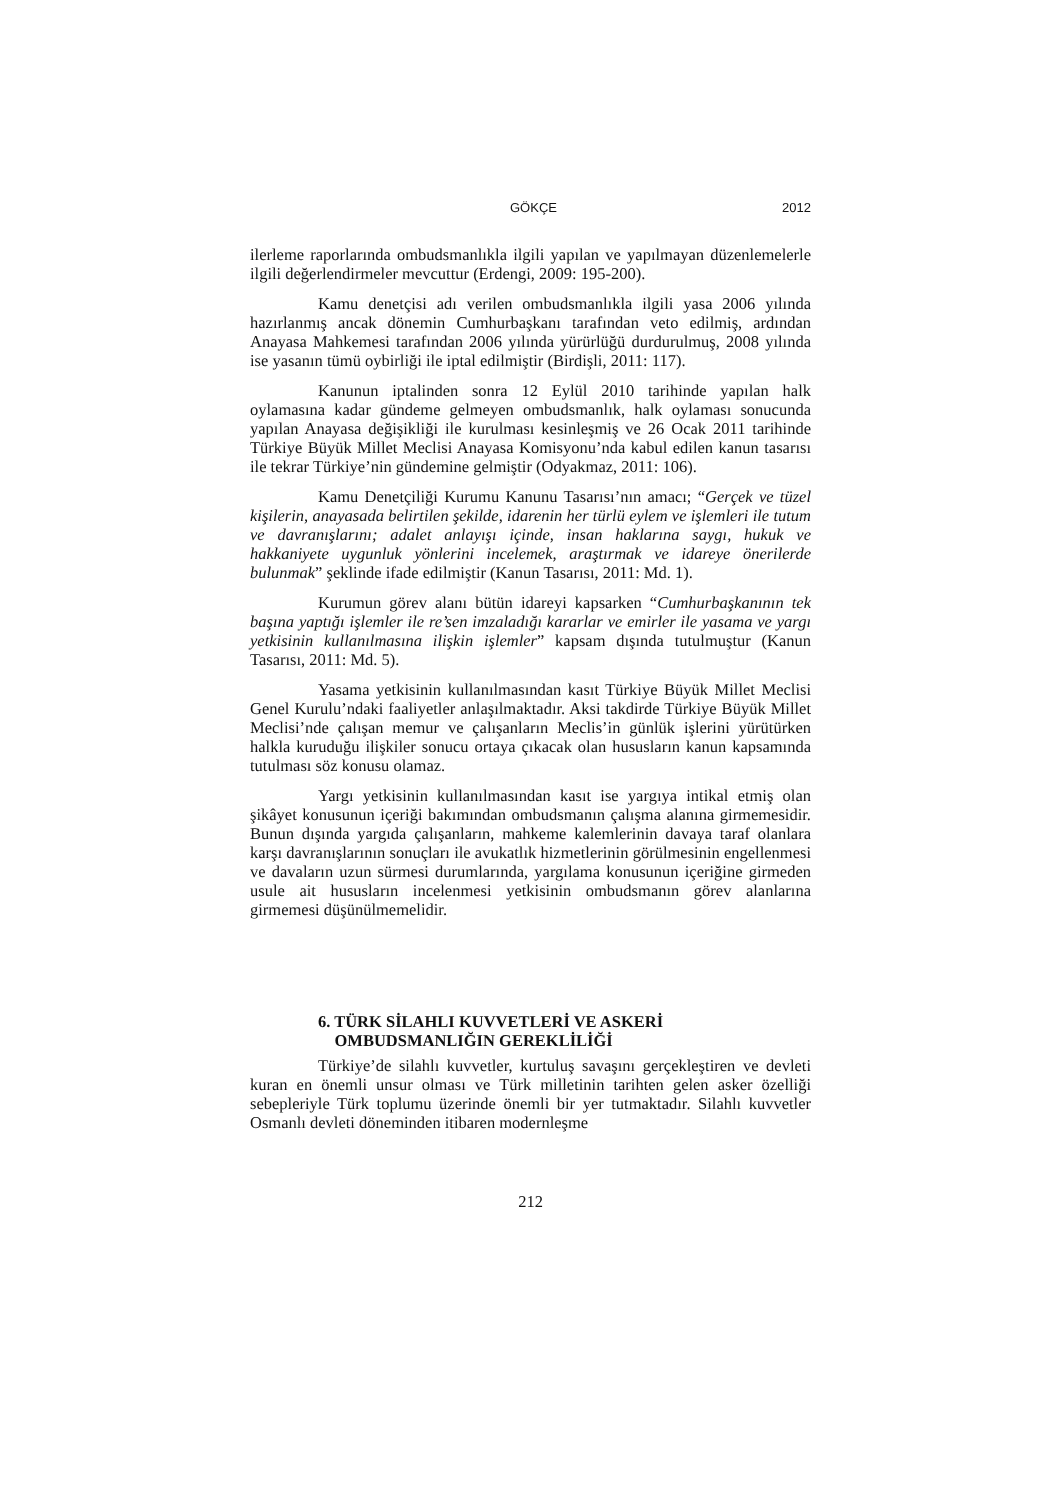GÖKÇE 2012
ilerleme raporlarında ombudsmanlıkla ilgili yapılan ve yapılmayan düzenlemelerle ilgili değerlendirmeler mevcuttur (Erdengi, 2009: 195-200).
Kamu denetçisi adı verilen ombudsmanlıkla ilgili yasa 2006 yılında hazırlanmış ancak dönemin Cumhurbaşkanı tarafından veto edilmiş, ardından Anayasa Mahkemesi tarafından 2006 yılında yürürlüğü durdurulmuş, 2008 yılında ise yasanın tümü oybirliği ile iptal edilmiştir (Birdişli, 2011: 117).
Kanunun iptalinden sonra 12 Eylül 2010 tarihinde yapılan halk oylamasına kadar gündeme gelmeyen ombudsmanlık, halk oylaması sonucunda yapılan Anayasa değişikliği ile kurulması kesinleşmiş ve 26 Ocak 2011 tarihinde Türkiye Büyük Millet Meclisi Anayasa Komisyonu’nda kabul edilen kanun tasarısı ile tekrar Türkiye’nin gündemine gelmiştir (Odyakmaz, 2011: 106).
Kamu Denetçiliği Kurumu Kanunu Tasarısı’nın amacı; “Gerçek ve tüzel kişilerin, anayasada belirtilen şekilde, idarenin her türlü eylem ve işlemleri ile tutum ve davranışlarını; adalet anlayışı içinde, insan haklarına saygı, hukuk ve hakkaniyete uygunluk yönlerini incelemek, araştırmak ve idareye önerilerde bulunmak” şeklinde ifade edilmiştir (Kanun Tasarısı, 2011: Md. 1).
Kurumun görev alanı bütün idareyi kapsarken “Cumhurbaşkanının tek başına yaptığı işlemler ile re’sen imzaladığı kararlar ve emirler ile yasama ve yargı yetkisinin kullanılmasına ilişkin işlemler” kapsam dışında tutulmuştur (Kanun Tasarısı, 2011: Md. 5).
Yasama yetkisinin kullanılmasından kasıt Türkiye Büyük Millet Meclisi Genel Kurulu’ndaki faaliyetler anlaşılmaktadır. Aksi takdirde Türkiye Büyük Millet Meclisi’nde çalışan memur ve çalışanların Meclis’in günlük işlerini yürütürken halkla kuruduğu ilişkiler sonucu ortaya çıkacak olan hususların kanun kapsamında tutulması söz konusu olamaz.
Yargı yetkisinin kullanılmasından kasıt ise yargıya intikal etmiş olan şikâyet konusunun içeriği bakımından ombudsmanın çalışma alanına girmemesidir. Bunun dışında yargıda çalışanların, mahkeme kalemlerinin davaya taraf olanlara karşı davranışlarının sonuçları ile avukatlık hizmetlerinin görülmesinin engellenmesi ve davaların uzun sürmesi durumlarında, yargılama konusunun içeriğine girmeden usule ait hususların incelenmesi yetkisinin ombudsmanın görev alanlarına girmemesi düşünülmemelidir.
6. TÜRK SİLAHLI KUVVETLERİ VE ASKERİ
OMBUDSMANLIĞIN GEREKLİLİĞİ
Türkiye’de silahlı kuvvetler, kurtuluş savaşını gerçekleştiren ve devleti kuran en önemli unsur olması ve Türk milletinin tarihten gelen asker özelliği sebepleriyle Türk toplumu üzerinde önemli bir yer tutmaktadır. Silahlı kuvvetler Osmanlı devleti döneminden itibaren modernleşme
212